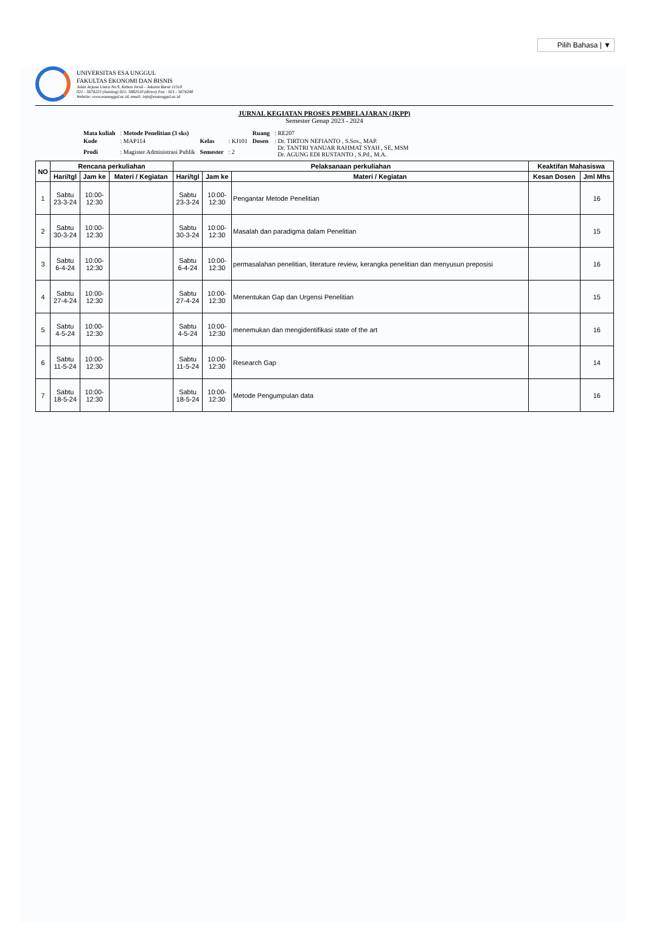Pilih Bahasa | ▼
UNIVERSITAS ESA UNGGUL
FAKULTAS EKONOMI DAN BISNIS
Jalan Arjuna Utara No.9, Kebon Jeruk - Jakarta Barat 11510
021 - 5674223 (hunting) 021- 5682510 (direct) Fax : 021 - 5674248
Website: www.esaunggul.ac.id, email: info@esaunggul.ac.id
JURNAL KEGIATAN PROSES PEMBELAJARAN (JKPP)
Semester Genap 2023 - 2024
| Mata kuliah | : Metode Penelitian (3 sks) | | | Ruang | : RE207 |
| Kode | : MAP114 | Kelas | : KJ101 | Dosen | : Dr. TIRTON NEFIANTO , S.Sos., MAP. Dr. TANTRI YANUAR RAHMAT SYAH , SE, MSM Dr. AGUNG EDI RUSTANTO , S.Pd., M.A. |
| Prodi | : Magister Administrasi Publik | Semester | : 2 | | |
| NO | Rencana perkuliahan | | | Pelaksanaan perkuliahan | | | Keaktifan Mahasiswa | |
| --- | --- | --- | --- | --- | --- | --- | --- | --- |
| | Hari/tgl | Jam ke | Materi / Kegiatan | Hari/tgl | Jam ke | Materi / Kegiatan | Kesan Dosen | Jml Mhs |
| 1 | Sabtu 23-3-24 | 10:00- 12:30 | | Sabtu 23-3-24 | 10:00- 12:30 | Pengantar Metode Penelitian | | 16 |
| 2 | Sabtu 30-3-24 | 10:00- 12:30 | | Sabtu 30-3-24 | 10:00- 12:30 | Masalah dan paradigma dalam Penelitian | | 15 |
| 3 | Sabtu 6-4-24 | 10:00- 12:30 | | Sabtu 6-4-24 | 10:00- 12:30 | permasalahan penelitian, literature review, kerangka penelitian dan menyusun preposisi | | 16 |
| 4 | Sabtu 27-4-24 | 10:00- 12:30 | | Sabtu 27-4-24 | 10:00- 12:30 | Menentukan Gap dan Urgensi Penelitian | | 15 |
| 5 | Sabtu 4-5-24 | 10:00- 12:30 | | Sabtu 4-5-24 | 10:00- 12:30 | menemukan dan mengidentifikasi state of the art | | 16 |
| 6 | Sabtu 11-5-24 | 10:00- 12:30 | | Sabtu 11-5-24 | 10:00- 12:30 | Research Gap | | 14 |
| 7 | Sabtu 18-5-24 | 10:00- 12:30 | | Sabtu 18-5-24 | 10:00- 12:30 | Metode Pengumpulan data | | 16 |